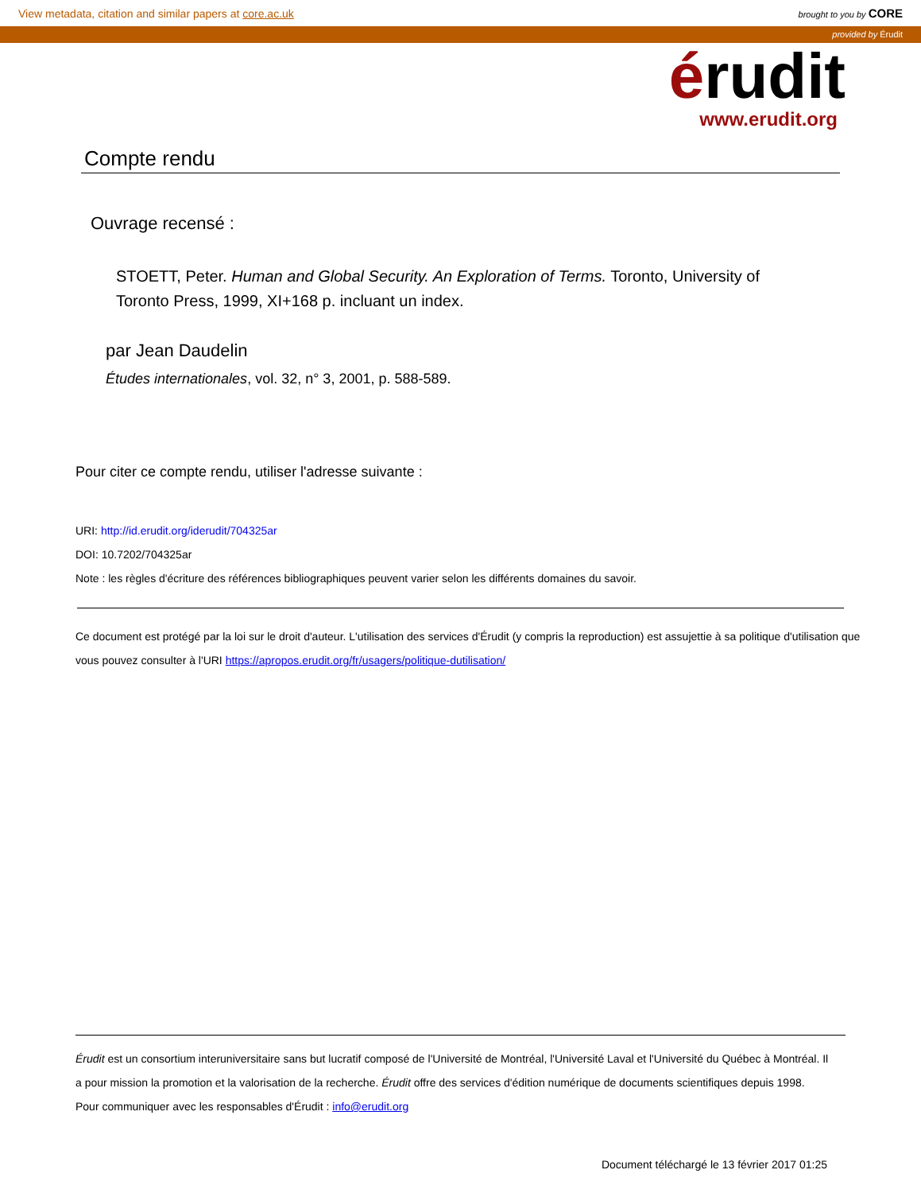View metadata, citation and similar papers at core.ac.uk brought to you by CORE
provided by Érudit
érudit
www.erudit.org
Compte rendu
Ouvrage recensé :
STOETT, Peter. Human and Global Security. An Exploration of Terms. Toronto, University of Toronto Press, 1999, XI+168 p. incluant un index.
par Jean Daudelin
Études internationales, vol. 32, n° 3, 2001, p. 588-589.
Pour citer ce compte rendu, utiliser l'adresse suivante :
URI: http://id.erudit.org/iderudit/704325ar
DOI: 10.7202/704325ar
Note : les règles d'écriture des références bibliographiques peuvent varier selon les différents domaines du savoir.
Ce document est protégé par la loi sur le droit d'auteur. L'utilisation des services d'Érudit (y compris la reproduction) est assujettie à sa politique d'utilisation que vous pouvez consulter à l'URI https://apropos.erudit.org/fr/usagers/politique-dutilisation/
Érudit est un consortium interuniversitaire sans but lucratif composé de l'Université de Montréal, l'Université Laval et l'Université du Québec à Montréal. Il a pour mission la promotion et la valorisation de la recherche. Érudit offre des services d'édition numérique de documents scientifiques depuis 1998.
Pour communiquer avec les responsables d'Érudit : info@erudit.org
Document téléchargé le 13 février 2017 01:25